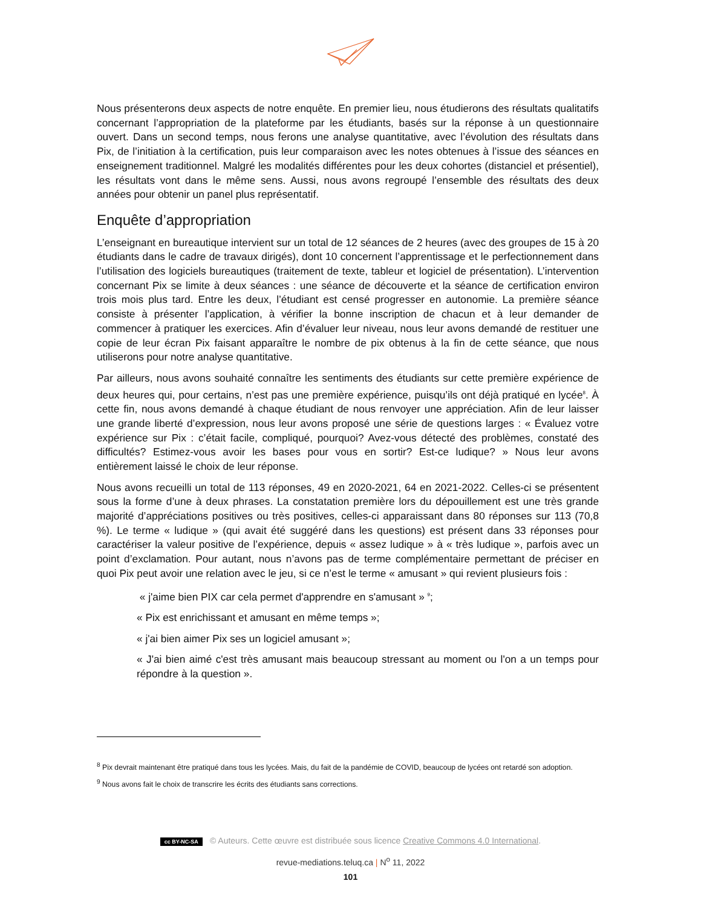Nous présenterons deux aspects de notre enquête. En premier lieu, nous étudierons des résultats qualitatifs concernant l’appropriation de la plateforme par les étudiants, basés sur la réponse à un questionnaire ouvert. Dans un second temps, nous ferons une analyse quantitative, avec l’évolution des résultats dans Pix, de l’initiation à la certification, puis leur comparaison avec les notes obtenues à l’issue des séances en enseignement traditionnel. Malgré les modalités différentes pour les deux cohortes (distanciel et présentiel), les résultats vont dans le même sens. Aussi, nous avons regroupé l’ensemble des résultats des deux années pour obtenir un panel plus représentatif.
Enquête d’appropriation
L’enseignant en bureautique intervient sur un total de 12 séances de 2 heures (avec des groupes de 15 à 20 étudiants dans le cadre de travaux dirigés), dont 10 concernent l’apprentissage et le perfectionnement dans l’utilisation des logiciels bureautiques (traitement de texte, tableur et logiciel de présentation). L’intervention concernant Pix se limite à deux séances : une séance de découverte et la séance de certification environ trois mois plus tard. Entre les deux, l’étudiant est censé progresser en autonomie. La première séance consiste à présenter l’application, à vérifier la bonne inscription de chacun et à leur demander de commencer à pratiquer les exercices. Afin d’évaluer leur niveau, nous leur avons demandé de restituer une copie de leur écran Pix faisant apparaître le nombre de pix obtenus à la fin de cette séance, que nous utiliserons pour notre analyse quantitative.
Par ailleurs, nous avons souhaité connaître les sentiments des étudiants sur cette première expérience de deux heures qui, pour certains, n’est pas une première expérience, puisqu’ils ont déjà pratiqué en lycée<sup>8</sup>. À cette fin, nous avons demandé à chaque étudiant de nous renvoyer une appréciation. Afin de leur laisser une grande liberté d’expression, nous leur avons proposé une série de questions larges : « Évaluez votre expérience sur Pix : c’était facile, compliqué, pourquoi? Avez-vous détecté des problèmes, constaté des difficultés? Estimez-vous avoir les bases pour vous en sortir? Est-ce ludique? » Nous leur avons entièrement laissé le choix de leur réponse.
Nous avons recueilli un total de 113 réponses, 49 en 2020-2021, 64 en 2021-2022. Celles-ci se présentent sous la forme d’une à deux phrases. La constatation première lors du dépouillement est une très grande majorité d’appréciations positives ou très positives, celles-ci apparaissant dans 80 réponses sur 113 (70,8 %). Le terme « ludique » (qui avait été suggéré dans les questions) est présent dans 33 réponses pour caractériser la valeur positive de l’expérience, depuis « assez ludique » à « très ludique », parfois avec un point d’exclamation. Pour autant, nous n’avons pas de terme complémentaire permettant de préciser en quoi Pix peut avoir une relation avec le jeu, si ce n’est le terme « amusant » qui revient plusieurs fois :
« j'aime bien PIX car cela permet d'apprendre en s'amusant » <sup>9</sup>;
« Pix est enrichissant et amusant en même temps »;
« j'ai bien aimer Pix ses un logiciel amusant »;
« J'ai bien aimé c'est très amusant mais beaucoup stressant au moment ou l'on a un temps pour répondre à la question ».
<sup>8</sup> Pix devrait maintenant être pratiqué dans tous les lycées. Mais, du fait de la pandémie de COVID, beaucoup de lycées ont retardé son adoption.
<sup>9</sup> Nous avons fait le choix de transcrire les écrits des étudiants sans corrections.
cc BY-NC-SA © Auteurs. Cette œuvre est distribuée sous licence Creative Commons 4.0 International.
revue-mediations.teluq.ca | N<sup>o</sup> 11, 2022
101